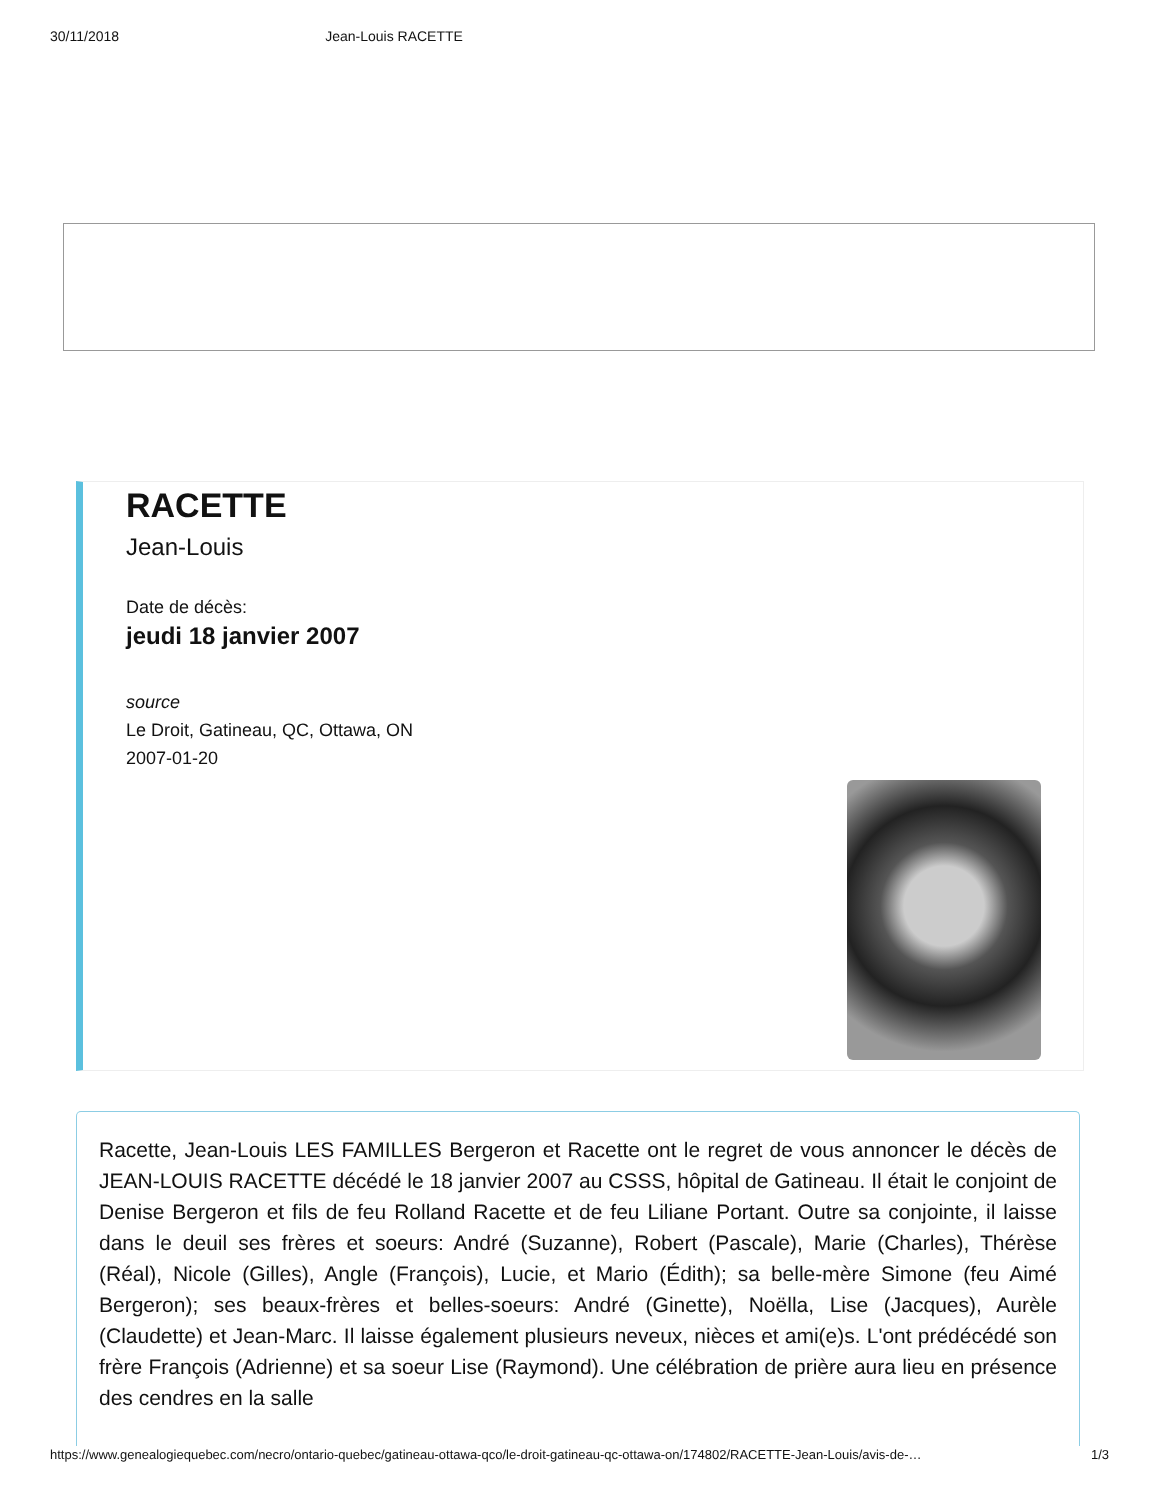30/11/2018 Jean-Louis RACETTE
RACETTE
Jean-Louis
Date de décès:
jeudi 18 janvier 2007
source
Le Droit, Gatineau, QC, Ottawa, ON
2007-01-20
Racette, Jean-Louis LES FAMILLES Bergeron et Racette ont le regret de vous annoncer le décès de JEAN-LOUIS RACETTE décédé le 18 janvier 2007 au CSSS, hôpital de Gatineau. Il était le conjoint de Denise Bergeron et fils de feu Rolland Racette et de feu Liliane Portant. Outre sa conjointe, il laisse dans le deuil ses frères et soeurs: André (Suzanne), Robert (Pascale), Marie (Charles), Thérèse (Réal), Nicole (Gilles), Angle (François), Lucie, et Mario (Édith); sa belle-mère Simone (feu Aimé Bergeron); ses beaux-frères et belles-soeurs: André (Ginette), Noëlla, Lise (Jacques), Aurèle (Claudette) et Jean-Marc. Il laisse également plusieurs neveux, nièces et ami(e)s. L'ont prédécédé son frère François (Adrienne) et sa soeur Lise (Raymond). Une célébration de prière aura lieu en présence des cendres en la salle
https://www.genealogiequebec.com/necro/ontario-quebec/gatineau-ottawa-qco/le-droit-gatineau-qc-ottawa-on/174802/RACETTE-Jean-Louis/avis-de-… 1/3